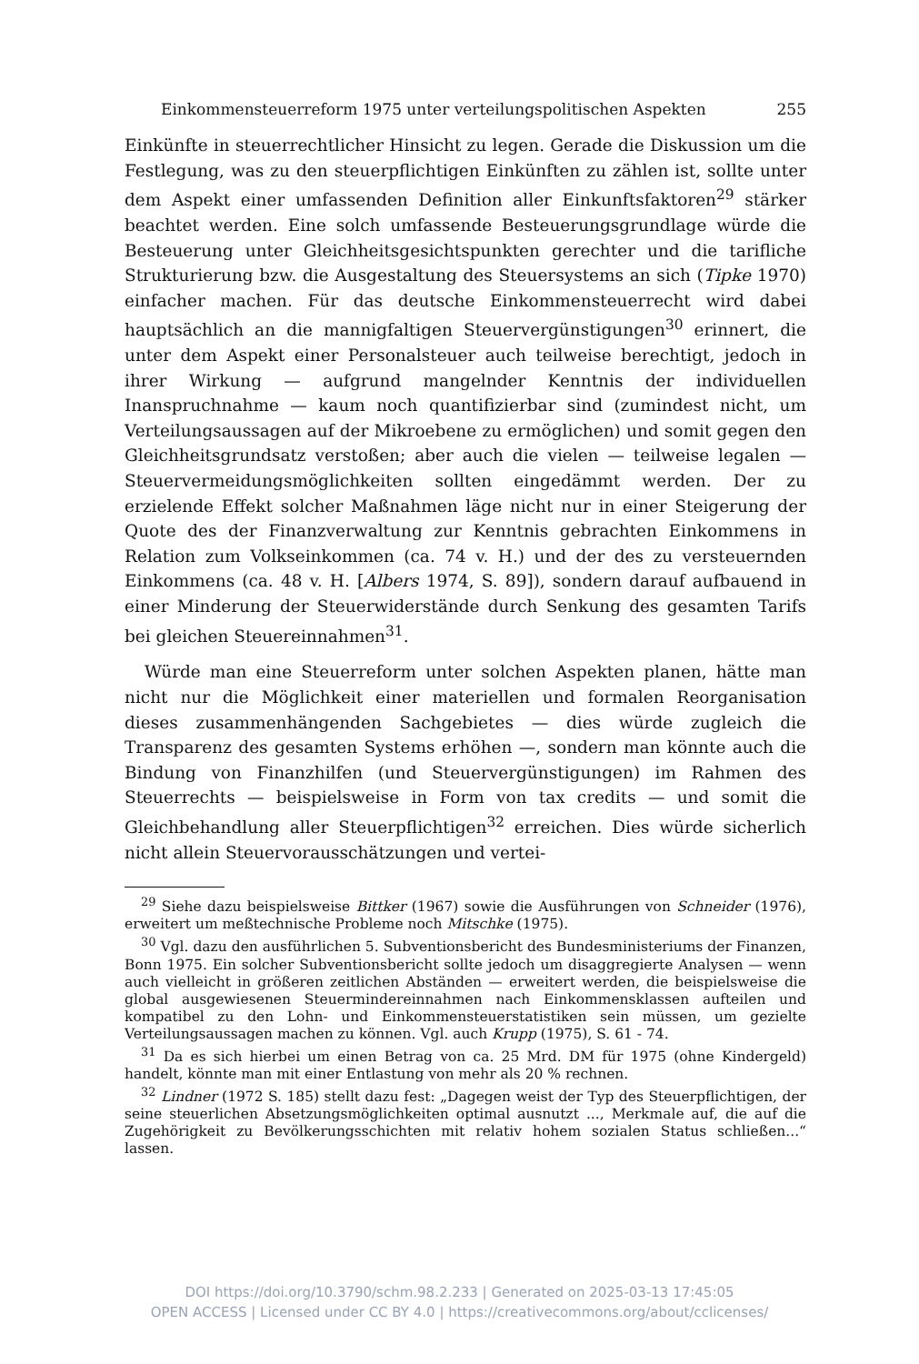Einkommensteuerreform 1975 unter verteilungspolitischen Aspekten 255
Einkünfte in steuerrechtlicher Hinsicht zu legen. Gerade die Diskussion um die Festlegung, was zu den steuerpflichtigen Einkünften zu zählen ist, sollte unter dem Aspekt einer umfassenden Definition aller Einkunftsfaktoren<sup>29</sup> stärker beachtet werden. Eine solch umfassende Besteuerungsgrundlage würde die Besteuerung unter Gleichheitsgesichtspunkten gerechter und die tarifliche Strukturierung bzw. die Ausgestaltung des Steuersystems an sich (Tipke 1970) einfacher machen. Für das deutsche Einkommensteuerrecht wird dabei hauptsächlich an die mannigfaltigen Steuervergünstigungen<sup>30</sup> erinnert, die unter dem Aspekt einer Personalsteuer auch teilweise berechtigt, jedoch in ihrer Wirkung — aufgrund mangelnder Kenntnis der individuellen Inanspruchnahme — kaum noch quantifizierbar sind (zumindest nicht, um Verteilungsaussagen auf der Mikroebene zu ermöglichen) und somit gegen den Gleichheitsgrundsatz verstoßen; aber auch die vielen — teilweise legalen — Steuervermeidungsmöglichkeiten sollten eingedämmt werden. Der zu erzielende Effekt solcher Maßnahmen läge nicht nur in einer Steigerung der Quote des der Finanzverwaltung zur Kenntnis gebrachten Einkommens in Relation zum Volkseinkommen (ca. 74 v. H.) und der des zu versteuernden Einkommens (ca. 48 v. H. [Albers 1974, S. 89]), sondern darauf aufbauend in einer Minderung der Steuerwiderstände durch Senkung des gesamten Tarifs bei gleichen Steuereinnahmen<sup>31</sup>.
Würde man eine Steuerreform unter solchen Aspekten planen, hätte man nicht nur die Möglichkeit einer materiellen und formalen Reorganisation dieses zusammenhängenden Sachgebietes — dies würde zugleich die Transparenz des gesamten Systems erhöhen —, sondern man könnte auch die Bindung von Finanzhilfen (und Steuervergünstigungen) im Rahmen des Steuerrechts — beispielsweise in Form von tax credits — und somit die Gleichbehandlung aller Steuerpflichtigen<sup>32</sup> erreichen. Dies würde sicherlich nicht allein Steuervorausschätzungen und vertei-
<sup>29</sup> Siehe dazu beispielsweise Bittker (1967) sowie die Ausführungen von Schneider (1976), erweitert um meßtechnische Probleme noch Mitschke (1975).
<sup>30</sup> Vgl. dazu den ausführlichen 5. Subventionsbericht des Bundesministeriums der Finanzen, Bonn 1975. Ein solcher Subventionsbericht sollte jedoch um disaggregierte Analysen — wenn auch vielleicht in größeren zeitlichen Abständen — erweitert werden, die beispielsweise die global ausgewiesenen Steuermindereinnahmen nach Einkommensklassen aufteilen und kompatibel zu den Lohn- und Einkommensteuerstatistiken sein müssen, um gezielte Verteilungsaussagen machen zu können. Vgl. auch Krupp (1975), S. 61 - 74.
<sup>31</sup> Da es sich hierbei um einen Betrag von ca. 25 Mrd. DM für 1975 (ohne Kindergeld) handelt, könnte man mit einer Entlastung von mehr als 20 % rechnen.
<sup>32</sup> Lindner (1972 S. 185) stellt dazu fest: „Dagegen weist der Typ des Steuerpflichtigen, der seine steuerlichen Absetzungsmöglichkeiten optimal ausnutzt ..., Merkmale auf, die auf die Zugehörigkeit zu Bevölkerungsschichten mit relativ hohem sozialen Status schließen...“ lassen.
DOI https://doi.org/10.3790/schm.98.2.233 | Generated on 2025-03-13 17:45:05
OPEN ACCESS | Licensed under CC BY 4.0 | https://creativecommons.org/about/cclicenses/